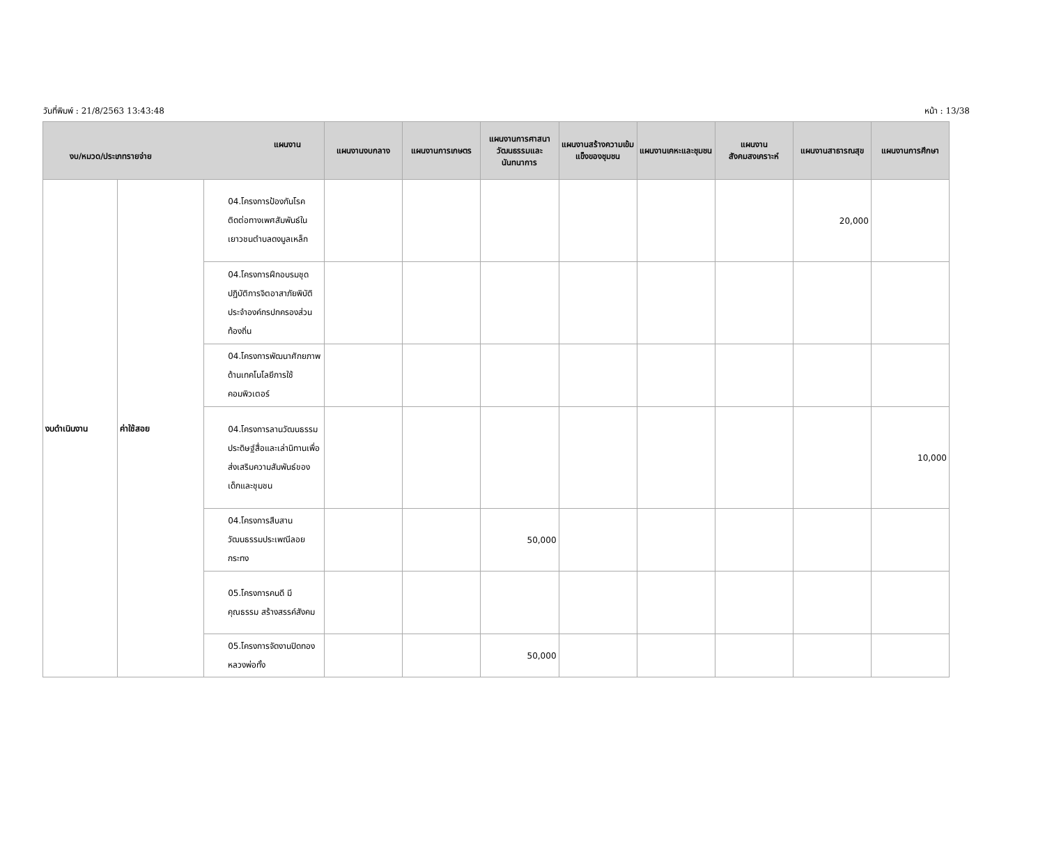วันที่พิมพ์ : 21/8/2563 13:43:48 หน้า : 13/38
| แผนงาน งบ/หมวด/ประเภทรายจ่าย | | | แผนงานงบกลาง | แผนงานการเกษตร | แผนงานการศาสนา วัฒนธรรมและนันทนาการ | แผนงานสร้างความเข้มแข็งของชุมชน | แผนงานเคหะและชุมชน | แผนงานสังคมสงเคราะห์ | แผนงานสาธารณสุข | แผนงานการศึกษา |
| --- | --- | --- | --- | --- | --- | --- | --- | --- | --- | --- |
| งบดำเนินงาน | ค่าใช้สอย | 04.โครงการป้องกันโรคติดต่อทางเพศสัมพันธ์ในเยาวชนตำบลดงมูลเหล็ก | | | | | | | 20,000 | |
| | | 04.โครงการฝึกอบรมชุดปฏิบัติการจิตอาสาภัยพิบัติประจำองค์กรปกครองส่วนท้องถิ่น | | | | | | | | |
| | | 04.โครงการพัฒนาศักยภาพด้านเทคโนโลยีการใช้คอมพิวเตอร์ | | | | | | | | |
| | | 04.โครงการลานวัฒนธรรมประดิษฐ์สื่อและเล่านิทานเพื่อส่งเสริมความสัมพันธ์ของเด็กและชุมชน | | | | | | | | 10,000 |
| | | 04.โครงการสืบสานวัฒนธรรมประเพณีลอยกระทง | | | 50,000 | | | | | |
| | | 05.โครงการคนดี มีคุณธรรม สร้างสรรค์สังคม | | | | | | | | |
| | | 05.โครงการจัดงานปิดทองหลวงพ่อทั้ง | | | 50,000 | | | | | |